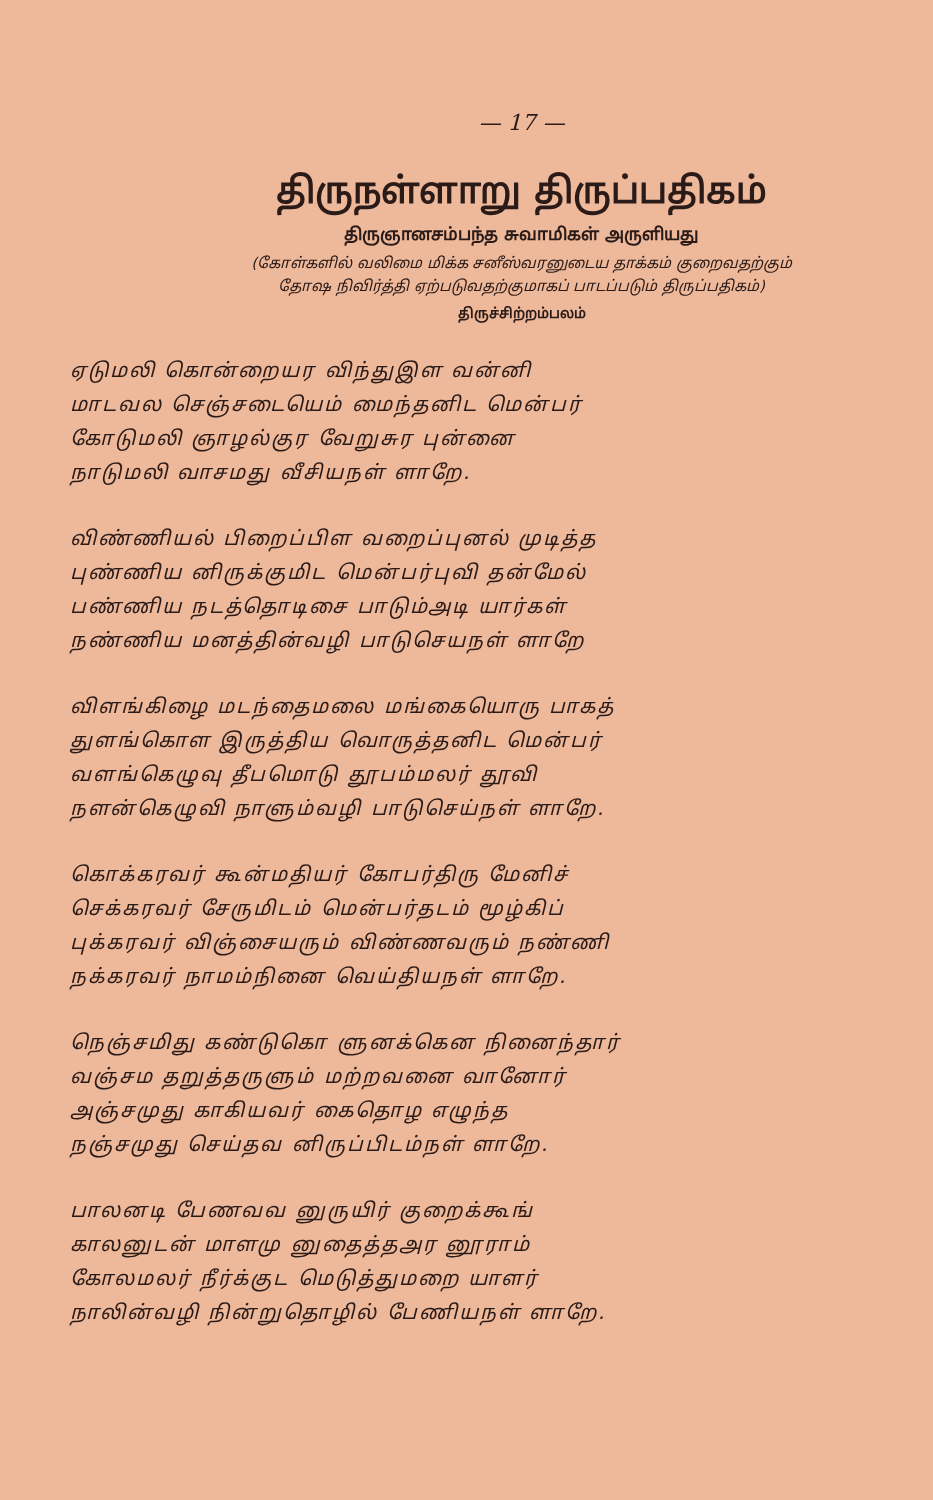— 17 —
திருநள்ளாறு திருப்பதிகம்
திருஞானசம்பந்த சுவாமிகள் அருளியது
(கோள்களில் வலிமை மிக்க சனீஸ்வரனுடைய தாக்கம் குறைவதற்கும்
தோஷ நிவிர்த்தி ஏற்படுவதற்குமாகப் பாடப்படும் திருப்பதிகம்)
திருச்சிற்றம்பலம்
ஏடுமலி கொன்றையர விந்துஇள வன்னி
மாடவல செஞ்சடையெம் மைந்தனிட மென்பர்
கோடுமலி ஞாழல்குர வேறுசுர புன்னை
நாடுமலி வாசமது வீசியநள் ளாறே.
விண்ணியல் பிறைப்பிள வறைப்புனல் முடித்த
புண்ணிய னிருக்குமிட மென்பர்புவி தன்மேல்
பண்ணிய நடத்தொடிசை பாடும்அடி யார்கள்
நண்ணிய மனத்தின்வழி பாடுசெயநள் ளாறே
விளங்கிழை மடந்தைமலை மங்கையொரு பாகத்
துளங்கொள இருத்திய வொருத்தனிட மென்பர்
வளங்கெழுவு தீபமொடு தூபம்மலர் தூவி
நளன்கெழுவி நாளும்வழி பாடுசெய்நள் ளாறே.
கொக்கரவர் கூன்மதியர் கோபர்திரு மேனிச்
செக்கரவர் சேருமிடம் மென்பர்தடம் மூழ்கிப்
புக்கரவர் விஞ்சையரும் விண்ணவரும் நண்ணி
நக்கரவர் நாமம்நினை வெய்தியநள் ளாறே.
நெஞ்சமிது கண்டுகொ ளுனக்கென நினைந்தார்
வஞ்சம தறுத்தருளும் மற்றவனை வானோர்
அஞ்சமுது காகியவர் கைதொழ எழுந்த
நஞ்சமுது செய்தவ னிருப்பிடம்நள் ளாறே.
பாலனடி பேணவவ னுருயிர் குறைக்கூங்
காலனுடன் மாளமு னுதைத்தஅர னூராம்
கோலமலர் நீர்க்குட மெடுத்துமறை யாளர்
நாலின்வழி நின்றுதொழில் பேணியநள் ளாறே.